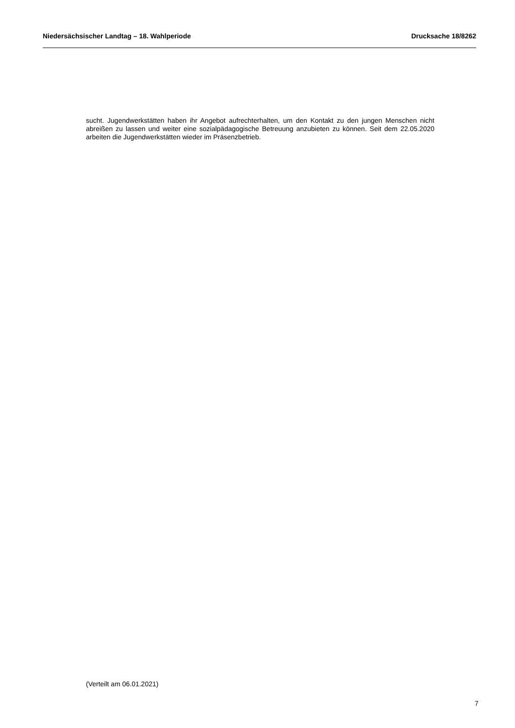Niedersächsischer Landtag – 18. Wahlperiode Drucksache 18/8262
sucht. Jugendwerkstätten haben ihr Angebot aufrechterhalten, um den Kontakt zu den jungen Menschen nicht abreißen zu lassen und weiter eine sozialpädagogische Betreuung anzubieten zu können. Seit dem 22.05.2020 arbeiten die Jugendwerkstätten wieder im Präsenzbetrieb.
(Verteilt am 06.01.2021)
7